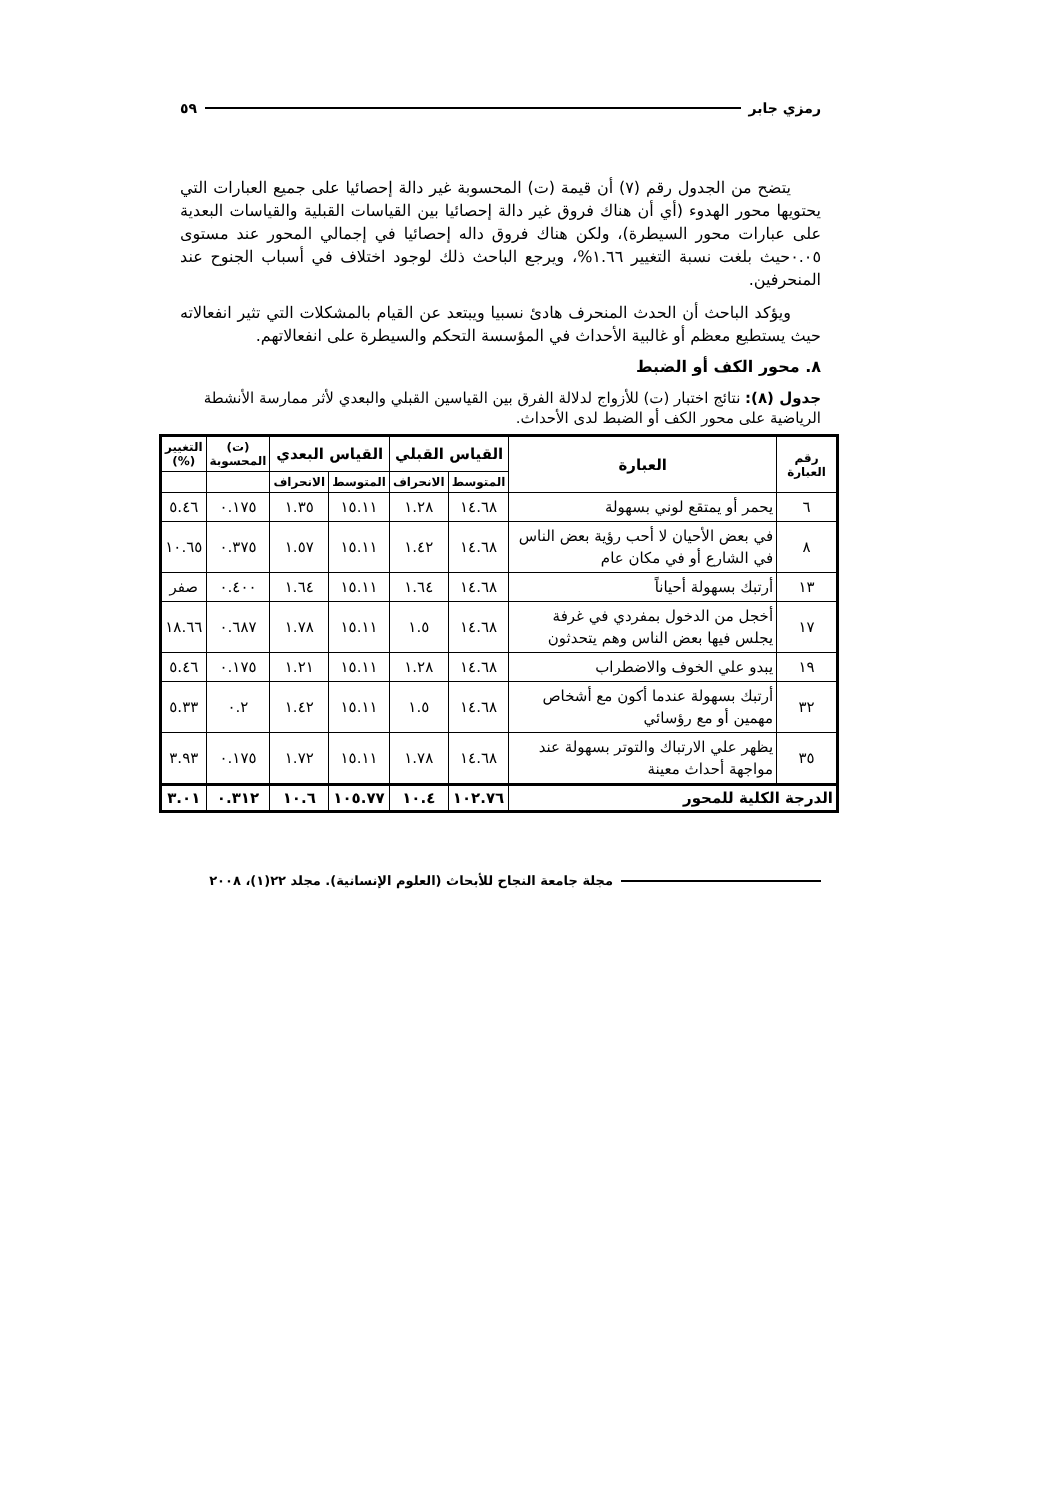رمزي جابر ٥٩
يتضح من الجدول رقم (٧) أن قيمة (ت) المحسوبة غير دالة إحصائيا على جميع العبارات التي يحتويها محور الهدوء (أي أن هناك فروق غير دالة إحصائيا بين القياسات القبلية والقياسات البعدية على عبارات محور السيطرة)، ولكن هناك فروق داله إحصائيا في إجمالي المحور عند مستوى ٠.٠٥حيث بلغت نسبة التغيير ١.٦٦%، ويرجع الباحث ذلك لوجود اختلاف في أسباب الجنوح عند المنحرفين.
ويؤكد الباحث أن الحدث المنحرف هادئ نسبيا ويبتعد عن القيام بالمشكلات التي تثير انفعالاته حيث يستطيع معظم أو غالبية الأحداث في المؤسسة التحكم والسيطرة على انفعالاتهم.
٨. محور الكف أو الضبط
جدول (٨): نتائج اختبار (ت) للأزواج لدلالة الفرق بين القياسين القبلي والبعدي لأثر ممارسة الأنشطة الرياضية على محور الكف أو الضبط لدى الأحداث.
| رقم العبارة | العبارة | القياس القبلي | | القياس البعدي | | (ت) المحسوبة | التغيير (%) |
| --- | --- | --- | --- | --- | --- | --- | --- |
| | | المتوسط | الانحراف | المتوسط | الانحراف | | |
| ٦ | يحمر أو يمتقع لوني بسهولة | ١٤.٦٨ | ١.٢٨ | ١٥.١١ | ١.٣٥ | ٠.١٧٥ | ٥.٤٦ |
| ٨ | في بعض الأحيان لا أحب رؤية بعض الناس في الشارع أو في مكان عام | ١٤.٦٨ | ١.٤٢ | ١٥.١١ | ١.٥٧ | ٠.٣٧٥ | ١٠.٦٥ |
| ١٣ | أرتبك بسهولة أحياناً | ١٤.٦٨ | ١.٦٤ | ١٥.١١ | ١.٦٤ | ٠.٤٠٠ | صفر |
| ١٧ | أخجل من الدخول بمفردي في غرفة يجلس فيها بعض الناس وهم يتحدثون | ١٤.٦٨ | ١.٥ | ١٥.١١ | ١.٧٨ | ٠.٦٨٧ | ١٨.٦٦ |
| ١٩ | يبدو علي الخوف والاضطراب | ١٤.٦٨ | ١.٢٨ | ١٥.١١ | ١.٢١ | ٠.١٧٥ | ٥.٤٦ |
| ٣٢ | أرتبك بسهولة عندما أكون مع أشخاص مهمين أو مع رؤسائي | ١٤.٦٨ | ١.٥ | ١٥.١١ | ١.٤٢ | ٠.٢ | ٥.٣٣ |
| ٣٥ | يظهر علي الارتباك والتوتر بسهولة عند مواجهة أحداث معينة | ١٤.٦٨ | ١.٧٨ | ١٥.١١ | ١.٧٢ | ٠.١٧٥ | ٣.٩٣ |
| الدرجة الكلية للمحور | | ١٠٢.٧٦ | ١٠.٤ | ١٠٥.٧٧ | ١٠.٦ | ٠.٣١٢ | ٣.٠١ |
مجلة جامعة النجاح للأبحاث (العلوم الإنسانية). مجلد ٢٢(١)، ٢٠٠٨